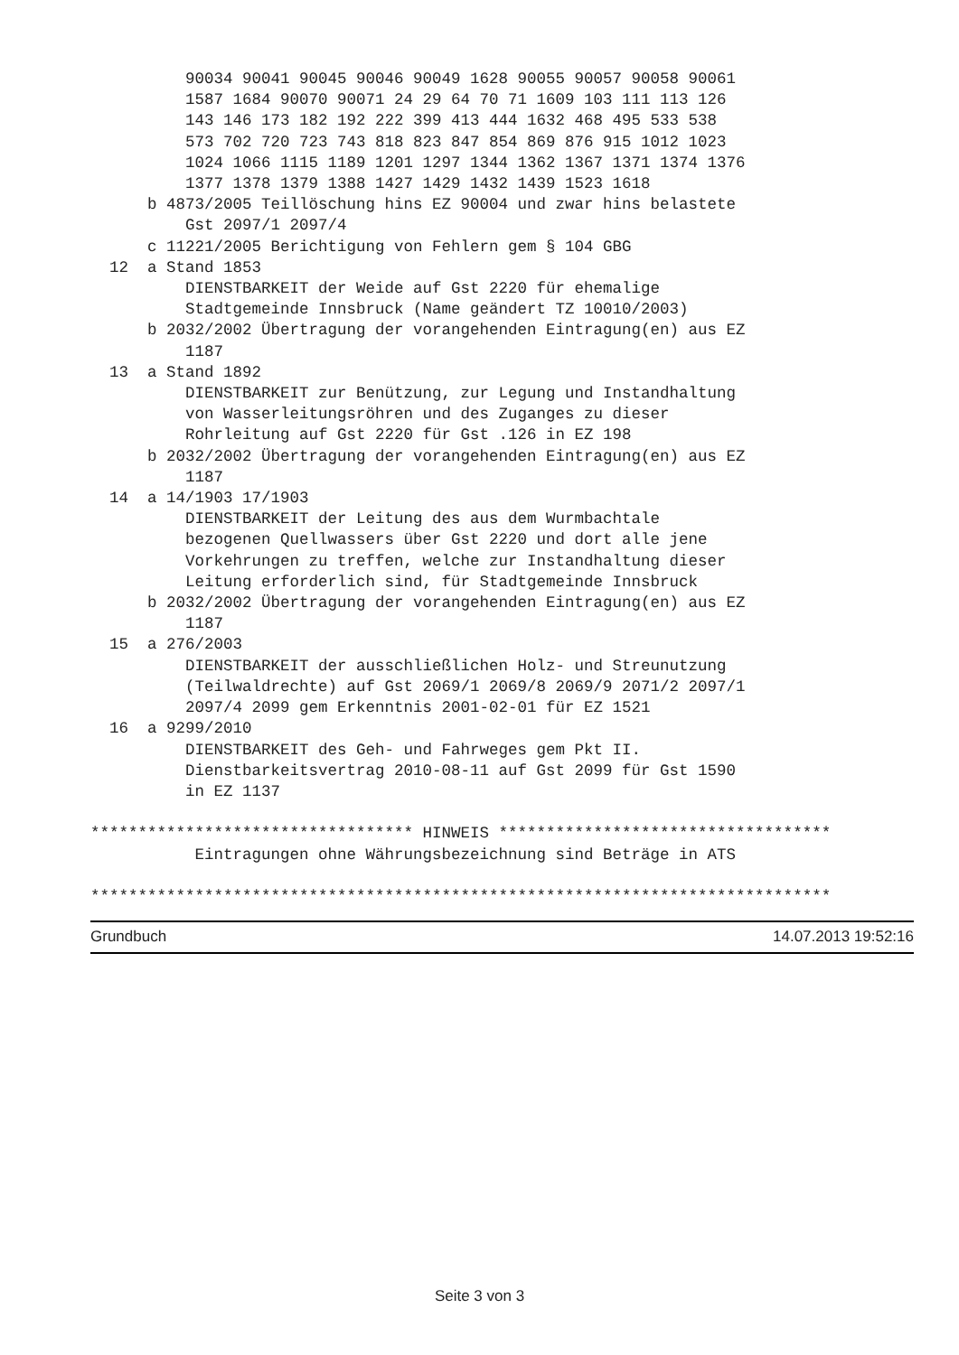90034 90041 90045 90046 90049 1628 90055 90057 90058 90061
          1587 1684 90070 90071 24 29 64 70 71 1609 103 111 113 126
          143 146 173 182 192 222 399 413 444 1632 468 495 533 538
          573 702 720 723 743 818 823 847 854 869 876 915 1012 1023
          1024 1066 1115 1189 1201 1297 1344 1362 1367 1371 1374 1376
          1377 1378 1379 1388 1427 1429 1432 1439 1523 1618
      b 4873/2005 Teillöschung hins EZ 90004 und zwar hins belastete
          Gst 2097/1 2097/4
      c 11221/2005 Berichtigung von Fehlern gem § 104 GBG
  12  a Stand 1853
          DIENSTBARKEIT der Weide auf Gst 2220 für ehemalige
          Stadtgemeinde Innsbruck (Name geändert TZ 10010/2003)
      b 2032/2002 Übertragung der vorangehenden Eintragung(en) aus EZ
          1187
  13  a Stand 1892
          DIENSTBARKEIT zur Benützung, zur Legung und Instandhaltung
          von Wasserleitungsröhren und des Zuganges zu dieser
          Rohrleitung auf Gst 2220 für Gst .126 in EZ 198
      b 2032/2002 Übertragung der vorangehenden Eintragung(en) aus EZ
          1187
  14  a 14/1903 17/1903
          DIENSTBARKEIT der Leitung des aus dem Wurmbachtale
          bezogenen Quellwassers über Gst 2220 und dort alle jene
          Vorkehrungen zu treffen, welche zur Instandhaltung dieser
          Leitung erforderlich sind, für Stadtgemeinde Innsbruck
      b 2032/2002 Übertragung der vorangehenden Eintragung(en) aus EZ
          1187
  15  a 276/2003
          DIENSTBARKEIT der ausschließlichen Holz- und Streunutzung
          (Teilwaldrechte) auf Gst 2069/1 2069/8 2069/9 2071/2 2097/1
          2097/4 2099 gem Erkenntnis 2001-02-01 für EZ 1521
  16  a 9299/2010
          DIENSTBARKEIT des Geh- und Fahrweges gem Pkt II.
          Dienstbarkeitsvertrag 2010-08-11 auf Gst 2099 für Gst 1590
          in EZ 1137

********************************** HINWEIS ***********************************
           Eintragungen ohne Währungsbezeichnung sind Beträge in ATS

******************************************************************************
Grundbuch 14.07.2013 19:52:16
Seite 3 von 3